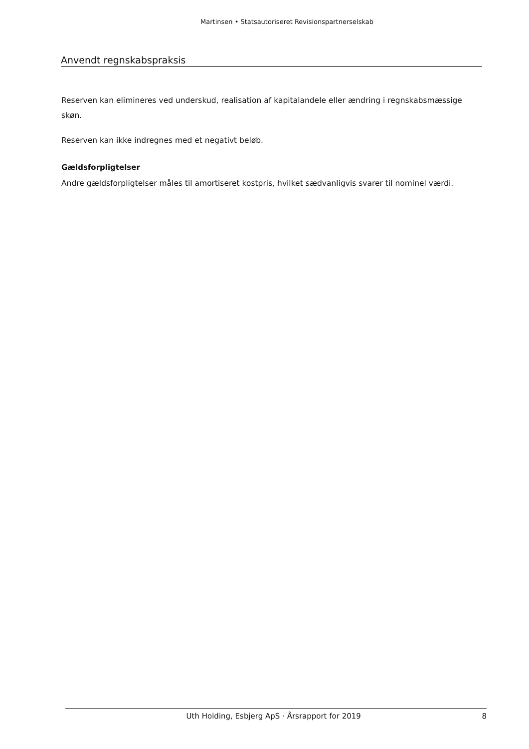Martinsen • Statsautoriseret Revisionspartnerselskab
Anvendt regnskabspraksis
Reserven kan elimineres ved underskud, realisation af kapitalandele eller ændring i regnskabsmæssige skøn.
Reserven kan ikke indregnes med et negativt beløb.
Gældsforpligtelser
Andre gældsforpligtelser måles til amortiseret kostpris, hvilket sædvanligvis svarer til nominel værdi.
Uth Holding, Esbjerg ApS · Årsrapport for 2019 8